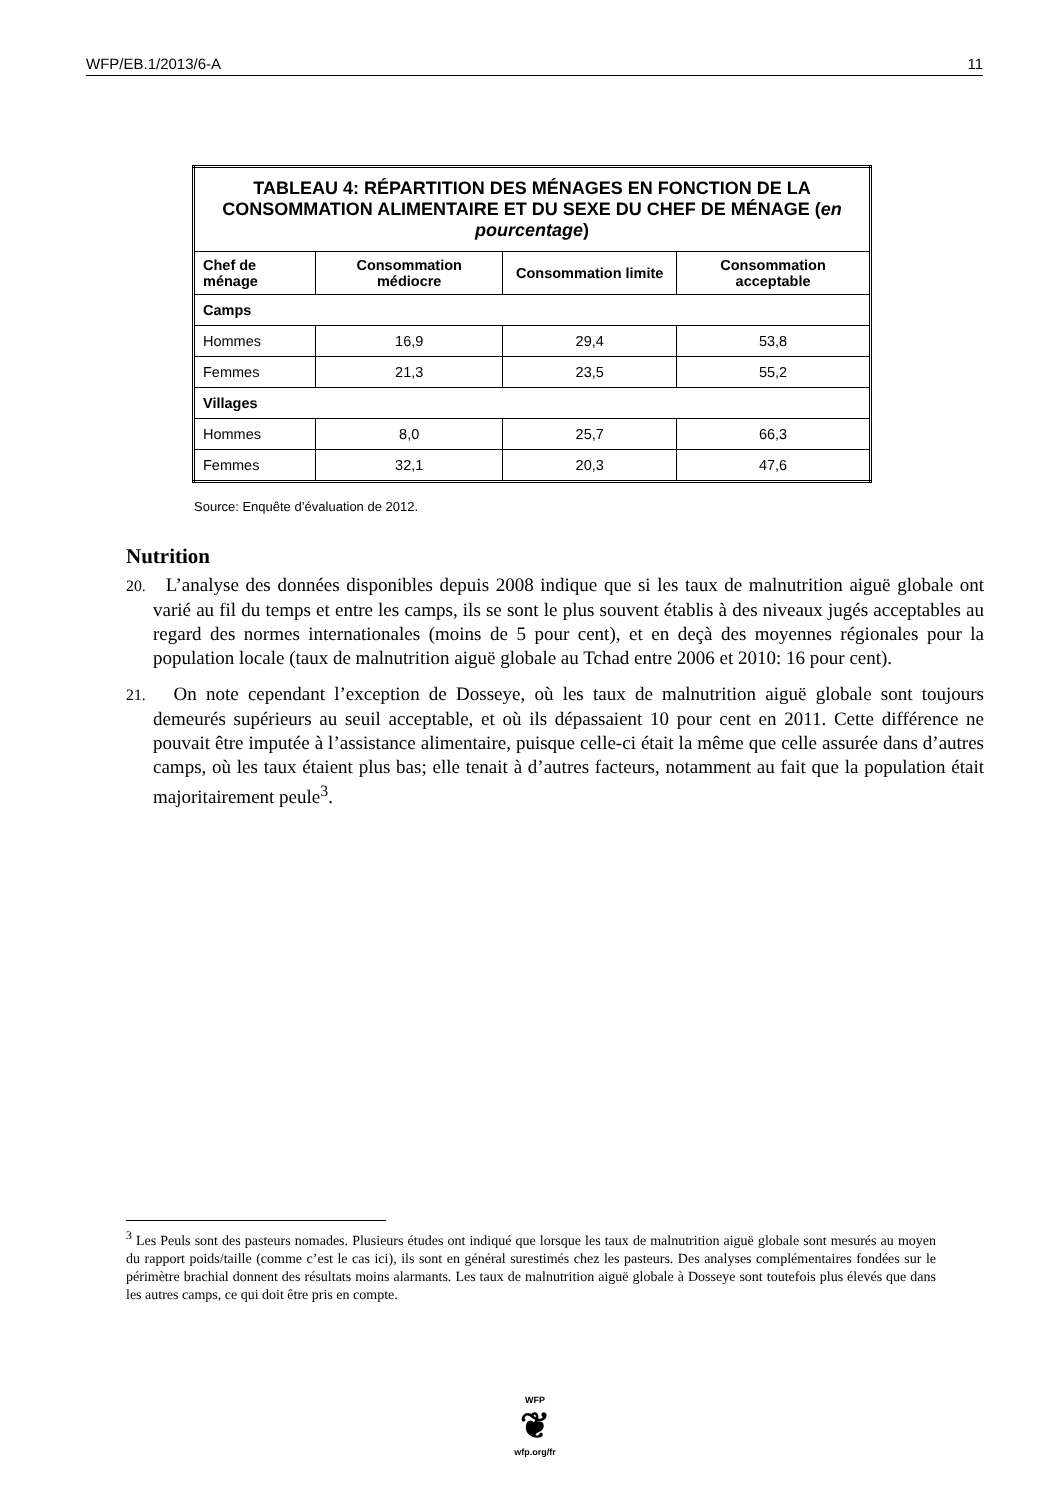WFP/EB.1/2013/6-A 11
| TABLEAU 4: RÉPARTITION DES MÉNAGES EN FONCTION DE LA CONSOMMATION ALIMENTAIRE ET DU SEXE DU CHEF DE MÉNAGE ( en pourcentage ) | | | |
| Chef de ménage | Consommation médiocre | Consommation limite | Consommation acceptable |
| Camps | | | |
| Hommes | 16,9 | 29,4 | 53,8 |
| Femmes | 21,3 | 23,5 | 55,2 |
| Villages | | | |
| Hommes | 8,0 | 25,7 | 66,3 |
| Femmes | 32,1 | 20,3 | 47,6 |
Source: Enquête d’évaluation de 2012.
Nutrition
20. L’analyse des données disponibles depuis 2008 indique que si les taux de malnutrition aiguë globale ont varié au fil du temps et entre les camps, ils se sont le plus souvent établis à des niveaux jugés acceptables au regard des normes internationales (moins de 5 pour cent), et en deçà des moyennes régionales pour la population locale (taux de malnutrition aiguë globale au Tchad entre 2006 et 2010: 16 pour cent).
21. On note cependant l’exception de Dosseye, où les taux de malnutrition aiguë globale sont toujours demeurés supérieurs au seuil acceptable, et où ils dépassaient 10 pour cent en 2011. Cette différence ne pouvait être imputée à l’assistance alimentaire, puisque celle-ci était la même que celle assurée dans d’autres camps, où les taux étaient plus bas; elle tenait à d’autres facteurs, notamment au fait que la population était majoritairement peule<sup>3</sup>.
<sup>3</sup> Les Peuls sont des pasteurs nomades. Plusieurs études ont indiqué que lorsque les taux de malnutrition aiguë globale sont mesurés au moyen du rapport poids/taille (comme c’est le cas ici), ils sont en général surestimés chez les pasteurs. Des analyses complémentaires fondées sur le périmètre brachial donnent des résultats moins alarmants. Les taux de malnutrition aiguë globale à Dosseye sont toutefois plus élevés que dans les autres camps, ce qui doit être pris en compte.
WFP
❦
wfp.org/fr